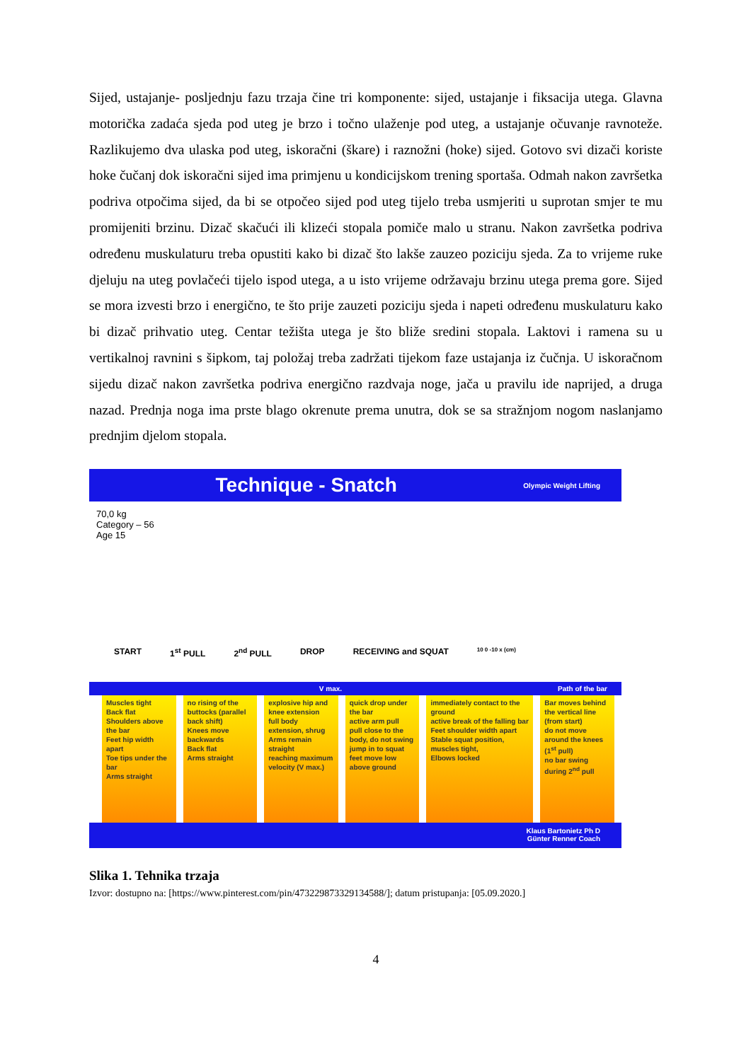Sijed, ustajanje- posljednju fazu trzaja čine tri komponente: sijed, ustajanje i fiksacija utega. Glavna motorička zadaća sjeda pod uteg je brzo i točno ulaženje pod uteg, a ustajanje očuvanje ravnoteže. Razlikujemo dva ulaska pod uteg, iskoračni (škare) i raznožni (hoke) sijed. Gotovo svi dizači koriste hoke čučanj dok iskoračni sijed ima primjenu u kondicijskom trening sportaša. Odmah nakon završetka podriva otpočima sijed, da bi se otpočeo sijed pod uteg tijelo treba usmjeriti u suprotan smjer te mu promijeniti brzinu. Dizač skačući ili klizeći stopala pomiče malo u stranu. Nakon završetka podriva određenu muskulaturu treba opustiti kako bi dizač što lakše zauzeo poziciju sjeda. Za to vrijeme ruke djeluju na uteg povlačeći tijelo ispod utega, a u isto vrijeme održavaju brzinu utega prema gore. Sijed se mora izvesti brzo i energično, te što prije zauzeti poziciju sjeda i napeti određenu muskulaturu kako bi dizač prihvatio uteg. Centar težišta utega je što bliže sredini stopala. Laktovi i ramena su u vertikalnoj ravnini s šipkom, taj položaj treba zadržati tijekom faze ustajanja iz čučnja. U iskoračnom sijedu dizač nakon završetka podriva energično razdvaja noge, jača u pravilu ide naprijed, a druga nazad. Prednja noga ima prste blago okrenute prema unutra, dok se sa stražnjom nogom naslanjamo prednjim djelom stopala.
Technique - Snatch Olympic Weight Lifting
70,0 kg
Category – 56
Age 15
START 1<sup>st</sup> PULL 2<sup>nd</sup> PULL DROP RECEIVING and SQUAT 10 0 -10 x (cm)
V max. Path of the bar
Muscles tight
Back flat
Shoulders above the bar
Feet hip width apart
Toe tips under the bar
Arms straight
no rising of the buttocks (parallel back shift)
Knees move backwards
Back flat
Arms straight
explosive hip and knee extension
full body extension, shrug
Arms remain straight
reaching maximum velocity (V max.)
quick drop under the bar
active arm pull
pull close to the body, do not swing
jump in to squat
feet move low above ground
immediately contact to the ground
active break of the falling bar
Feet shoulder width apart
Stable squat position, muscles tight,
Elbows locked
Bar moves behind the vertical line (from start)
do not move around the knees (1<sup>st</sup> pull)
no bar swing during 2<sup>nd</sup> pull
Klaus Bartonietz Ph D
Günter Renner Coach
Slika 1. Tehnika trzaja
Izvor: dostupno na: [https://www.pinterest.com/pin/473229873329134588/]; datum pristupanja: [05.09.2020.]
4